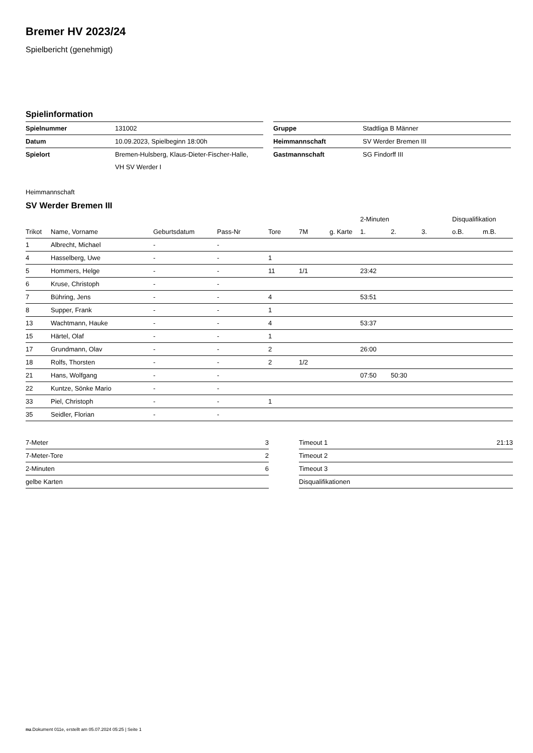Bremer HV 2023/24
Spielbericht (genehmigt)
Spielinformation
| Spielnummer | 131002 |
| Datum | 10.09.2023, Spielbeginn 18:00h |
| Spielort | Bremen-Hulsberg, Klaus-Dieter-Fischer-Halle, |
| | VH SV Werder I |
| Gruppe | Stadtliga B Männer |
| Heimmannschaft | SV Werder Bremen III |
| Gastmannschaft | SG Findorff III |
Heimmannschaft
SV Werder Bremen III
| | | | | | | | 2-Minuten | | | Disqualifikation | |
| --- | --- | --- | --- | --- | --- | --- | --- | --- | --- | --- | --- |
| Trikot | Name, Vorname | Geburtsdatum | Pass-Nr | Tore | 7M | g. Karte | 1. | 2. | 3. | o.B. | m.B. |
| 1 | Albrecht, Michael | - | - | | | | | | | | |
| 4 | Hasselberg, Uwe | - | - | 1 | | | | | | | |
| 5 | Hommers, Helge | - | - | 11 | 1/1 | | 23:42 | | | | |
| 6 | Kruse, Christoph | - | - | | | | | | | | |
| 7 | Bühring, Jens | - | - | 4 | | | 53:51 | | | | |
| 8 | Supper, Frank | - | - | 1 | | | | | | | |
| 13 | Wachtmann, Hauke | - | - | 4 | | | 53:37 | | | | |
| 15 | Härtel, Olaf | - | - | 1 | | | | | | | |
| 17 | Grundmann, Olav | - | - | 2 | | | 26:00 | | | | |
| 18 | Rolfs, Thorsten | - | - | 2 | 1/2 | | | | | | |
| 21 | Hans, Wolfgang | - | - | | | | 07:50 | 50:30 | | | |
| 22 | Kuntze, Sönke Mario | - | - | | | | | | | | |
| 33 | Piel, Christoph | - | - | 1 | | | | | | | |
| 35 | Seidler, Florian | - | - | | | | | | | | |
| 7-Meter | 3 |
| 7-Meter-Tore | 2 |
| 2-Minuten | 6 |
| gelbe Karten | |
| Timeout 1 | 21:13 |
| Timeout 2 | |
| Timeout 3 | |
| Disqualifikationen | |
nu.Dokument 011e, erstellt am 05.07.2024 05:25 | Seite 1